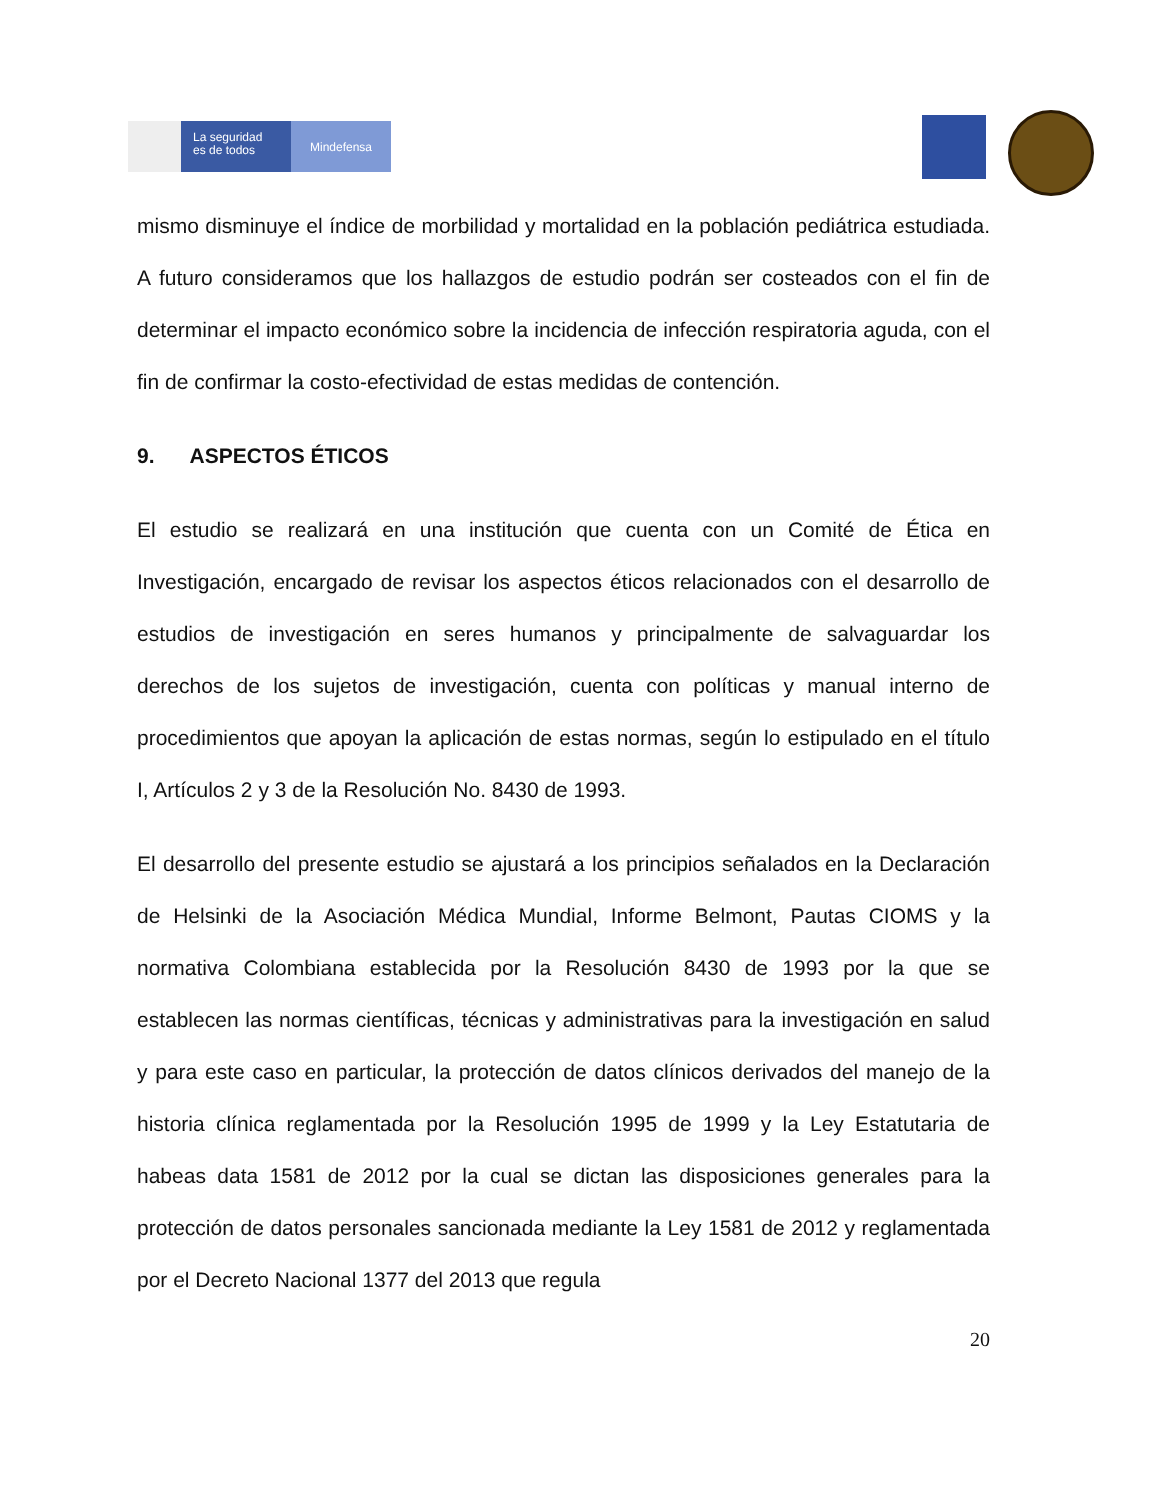La seguridad
es de todos
Mindefensa
mismo disminuye el índice de morbilidad y mortalidad en la población pediátrica estudiada. A futuro consideramos que los hallazgos de estudio podrán ser costeados con el fin de determinar el impacto económico sobre la incidencia de infección respiratoria aguda, con el fin de confirmar la costo-efectividad de estas medidas de contención.
9. ASPECTOS ÉTICOS
El estudio se realizará en una institución que cuenta con un Comité de Ética en Investigación, encargado de revisar los aspectos éticos relacionados con el desarrollo de estudios de investigación en seres humanos y principalmente de salvaguardar los derechos de los sujetos de investigación, cuenta con políticas y manual interno de procedimientos que apoyan la aplicación de estas normas, según lo estipulado en el título I, Artículos 2 y 3 de la Resolución No. 8430 de 1993.
El desarrollo del presente estudio se ajustará a los principios señalados en la Declaración de Helsinki de la Asociación Médica Mundial, Informe Belmont, Pautas CIOMS y la normativa Colombiana establecida por la Resolución 8430 de 1993 por la que se establecen las normas científicas, técnicas y administrativas para la investigación en salud y para este caso en particular, la protección de datos clínicos derivados del manejo de la historia clínica reglamentada por la Resolución 1995 de 1999 y la Ley Estatutaria de habeas data 1581 de 2012 por la cual se dictan las disposiciones generales para la protección de datos personales sancionada mediante la Ley 1581 de 2012 y reglamentada por el Decreto Nacional 1377 del 2013 que regula
20